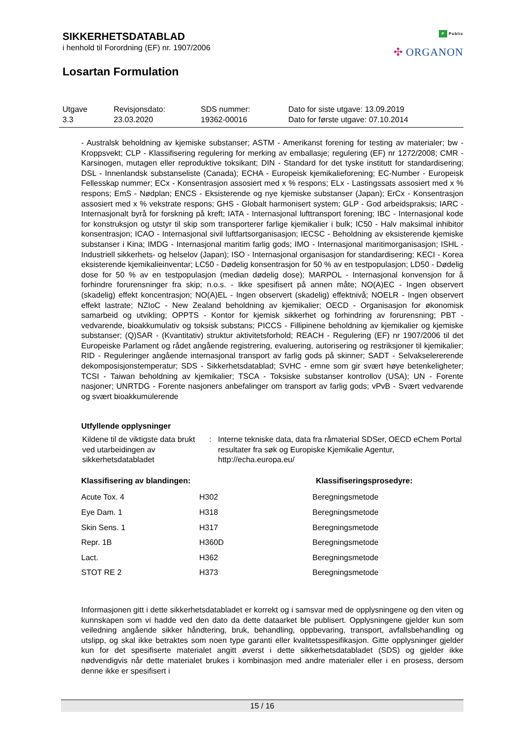SIKKERHETSDATABLAD
i henhold til Forordning (EF) nr. 1907/2006
Losartan Formulation
P Public
✣ ORGANON
| Utgave 3.3 | Revisjonsdato: 23.03.2020 | SDS nummer: 19362-00016 | Dato for siste utgave: 13.09.2019 Dato for første utgave: 07.10.2014 |
- Australsk beholdning av kjemiske substanser; ASTM - Amerikanst forening for testing av materialer; bw - Kroppsvekt; CLP - Klassifisering regulering for merking av emballasje; regulering (EF) nr 1272/2008; CMR - Karsinogen, mutagen eller reproduktive toksikant; DIN - Standard for det tyske institutt for standardisering; DSL - Innenlandsk substanseliste (Canada); ECHA - Europeisk kjemikalieforening; EC-Number - Europeisk Fellesskap nummer; ECx - Konsentrasjon assosiert med x % respons; ELx - Lastingssats assosiert med x % respons; EmS - Nødplan; ENCS - Eksisterende og nye kjemiske substanser (Japan); ErCx - Konsentrasjon assosiert med x % vekstrate respons; GHS - Globalt harmonisert system; GLP - God arbeidspraksis; IARC - Internasjonalt byrå for forskning på kreft; IATA - Internasjonal lufttransport forening; IBC - Internasjonal kode for konstruksjon og utstyr til skip som transporterer farlige kjemikalier i bulk; IC50 - Halv maksimal inhibitor konsentrasjon; ICAO - Internasjonal sivil luftfartsorganisasjon; IECSC - Beholdning av eksisterende kjemiske substanser i Kina; IMDG - Internasjonal maritim farlig gods; IMO - Internasjonal maritimorganisasjon; ISHL - Industriell sikkerhets- og helselov (Japan); ISO - Internasjonal organisasjon for standardisering; KECI - Korea eksisterende kjemikalieinventar; LC50 - Dødelig konsentrasjon for 50 % av en testpopulasjon; LD50 - Dødelig dose for 50 % av en testpopulasjon (median dødelig dose); MARPOL - Internasjonal konvensjon for å forhindre forurensninger fra skip; n.o.s. - Ikke spesifisert på annen måte; NO(A)EC - Ingen observert (skadelig) effekt koncentrasjon; NO(A)EL - Ingen observert (skadelig) effektnivå; NOELR - Ingen observert effekt lastrate; NZIoC - New Zealand beholdning av kjemikalier; OECD - Organisasjon for økonomisk samarbeid og utvikling; OPPTS - Kontor for kjemisk sikkerhet og forhindring av forurensning; PBT - vedvarende, bioakkumulativ og toksisk substans; PICCS - Fillipinene beholdning av kjemikalier og kjemiske substanser; (Q)SAR - (Kvantitativ) struktur aktivitetsforhold; REACH - Regulering (EF) nr 1907/2006 til det Europeiske Parlament og rådet angående registrering, evaluering, autorisering og restriksjoner til kjemikalier; RID - Reguleringer angående internasjonal transport av farlig gods på skinner; SADT - Selvakselererende dekomposisjonstemperatur; SDS - Sikkerhetsdatablad; SVHC - emne som gir svært høye betenkeligheter; TCSI - Taiwan beholdning av kjemikalier; TSCA - Toksiske substanser kontrollov (USA); UN - Forente nasjoner; UNRTDG - Forente nasjoners anbefalinger om transport av farlig gods; vPvB - Svært vedvarende og svært bioakkumulerende
Utfyllende opplysninger
| Kildene til de viktigste data brukt ved utarbeidingen av sikkerhetsdatabladet | : | Interne tekniske data, data fra råmaterial SDSer, OECD eChem Portal resultater fra søk og Europiske Kjemikalie Agentur, http://echa.europa.eu/ |
| Klassifisering av blandingen: | | Klassifiseringsprosedyre: |
| --- | --- | --- |
| Acute Tox. 4 | H302 | Beregningsmetode |
| Eye Dam. 1 | H318 | Beregningsmetode |
| Skin Sens. 1 | H317 | Beregningsmetode |
| Repr. 1B | H360D | Beregningsmetode |
| Lact. | H362 | Beregningsmetode |
| STOT RE 2 | H373 | Beregningsmetode |
Informasjonen gitt i dette sikkerhetsdatabladet er korrekt og i samsvar med de opplysningene og den viten og kunnskapen som vi hadde ved den dato da dette dataarket ble publisert. Opplysningene gjelder kun som veiledning angående sikker håndtering, bruk, behandling, oppbevaring, transport, avfallsbehandling og utslipp, og skal ikke betraktes som noen type garanti eller kvalitetsspesifikasjon. Gitte opplysninger gjelder kun for det spesifiserte materialet angitt øverst i dette sikkerhetsdatabladet (SDS) og gjelder ikke nødvendigvis når dette materialet brukes i kombinasjon med andre materialer eller i en prosess, dersom denne ikke er spesifisert i
15 / 16